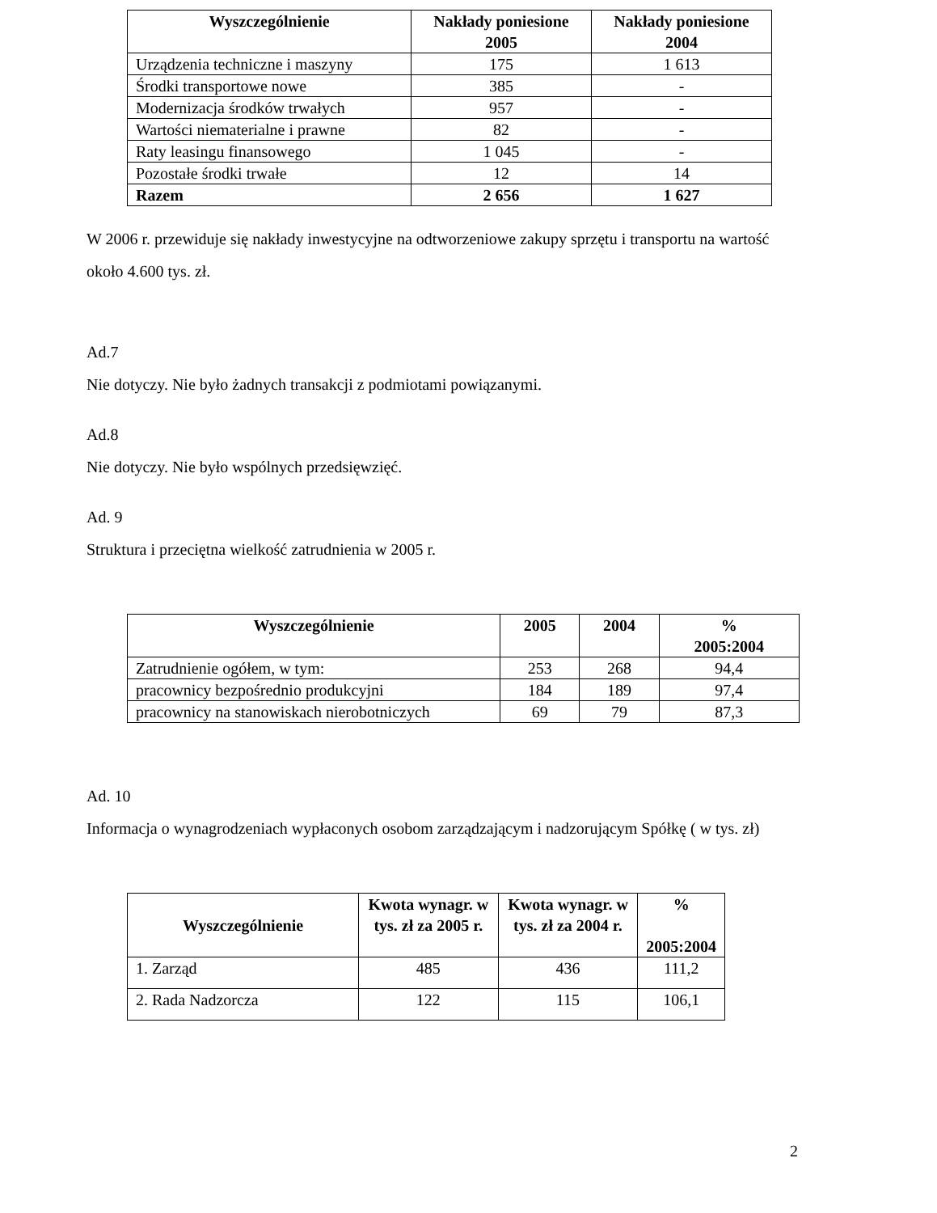| Wyszczególnienie | Nakłady poniesione 2005 | Nakłady poniesione 2004 |
| --- | --- | --- |
| Urządzenia techniczne i maszyny | 175 | 1 613 |
| Środki transportowe nowe | 385 | - |
| Modernizacja środków trwałych | 957 | - |
| Wartości niematerialne i prawne | 82 | - |
| Raty leasingu finansowego | 1 045 | - |
| Pozostałe środki trwałe | 12 | 14 |
| Razem | 2 656 | 1 627 |
W 2006 r. przewiduje się nakłady inwestycyjne na odtworzeniowe zakupy sprzętu i transportu na wartość około 4.600 tys. zł.
Ad.7
Nie dotyczy. Nie było żadnych transakcji z podmiotami powiązanymi.
Ad.8
Nie dotyczy. Nie było wspólnych przedsięwzięć.
Ad. 9
Struktura i przeciętna wielkość zatrudnienia w 2005 r.
| Wyszczególnienie | 2005 | 2004 | % 2005:2004 |
| --- | --- | --- | --- |
| Zatrudnienie ogółem, w tym: | 253 | 268 | 94,4 |
| pracownicy bezpośrednio produkcyjni | 184 | 189 | 97,4 |
| pracownicy na stanowiskach nierobotniczych | 69 | 79 | 87,3 |
Ad. 10
Informacja o wynagrodzeniach wypłaconych osobom zarządzającym i nadzorującym Spółkę ( w tys. zł)
| Wyszczególnienie | Kwota wynagr. w tys. zł za 2005 r. | Kwota wynagr. w tys. zł za 2004 r. | % 2005:2004 |
| --- | --- | --- | --- |
| 1. Zarząd | 485 | 436 | 111,2 |
| 2. Rada Nadzorcza | 122 | 115 | 106,1 |
2